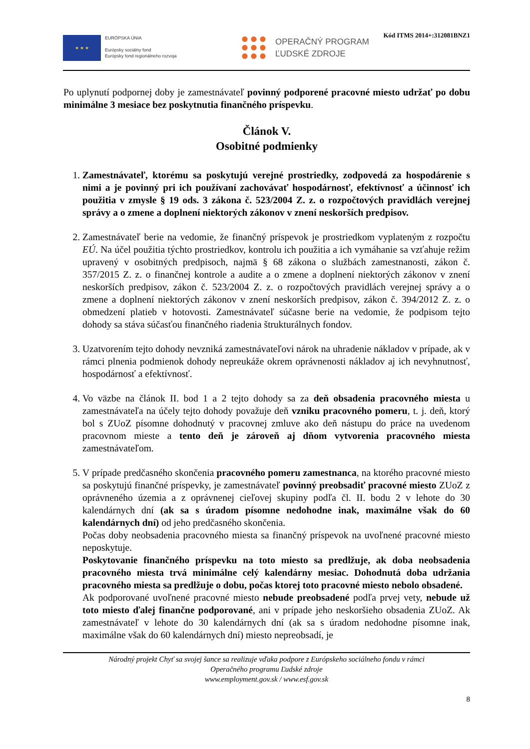Kód ITMS 2014+:312081BNZ1
★ ★ ★
EURÓPSKA ÚNIA
Európsky sociálny fond
Európsky fond regionálneho rozvoja
OPERAČNÝ PROGRAM
ĽUDSKÉ ZDROJE
Po uplynutí podpornej doby je zamestnávateľ povinný podporené pracovné miesto udržať po dobu minimálne 3 mesiace bez poskytnutia finančného príspevku.
Článok V.
Osobitné podmienky
1. Zamestnávateľ, ktorému sa poskytujú verejné prostriedky, zodpovedá za hospodárenie s nimi a je povinný pri ich používaní zachovávať hospodárnosť, efektívnosť a účinnosť ich použitia v zmysle § 19 ods. 3 zákona č. 523/2004 Z. z. o rozpočtových pravidlách verejnej správy a o zmene a doplnení niektorých zákonov v znení neskorších predpisov.
2. Zamestnávateľ berie na vedomie, že finančný príspevok je prostriedkom vyplateným z rozpočtu EÚ. Na účel použitia týchto prostriedkov, kontrolu ich použitia a ich vymáhanie sa vzťahuje režim upravený v osobitných predpisoch, najmä § 68 zákona o službách zamestnanosti, zákon č. 357/2015 Z. z. o finančnej kontrole a audite a o zmene a doplnení niektorých zákonov v znení neskorších predpisov, zákon č. 523/2004 Z. z. o rozpočtových pravidlách verejnej správy a o zmene a doplnení niektorých zákonov v znení neskorších predpisov, zákon č. 394/2012 Z. z. o obmedzení platieb v hotovosti. Zamestnávateľ súčasne berie na vedomie, že podpisom tejto dohody sa stáva súčasťou finančného riadenia štrukturálnych fondov.
3. Uzatvorením tejto dohody nevzniká zamestnávateľovi nárok na uhradenie nákladov v prípade, ak v rámci plnenia podmienok dohody nepreukáže okrem oprávnenosti nákladov aj ich nevyhnutnosť, hospodárnosť a efektívnosť.
4. Vo väzbe na článok II. bod 1 a 2 tejto dohody sa za deň obsadenia pracovného miesta u zamestnávateľa na účely tejto dohody považuje deň vzniku pracovného pomeru, t. j. deň, ktorý bol s ZUoZ písomne dohodnutý v pracovnej zmluve ako deň nástupu do práce na uvedenom pracovnom mieste a tento deň je zároveň aj dňom vytvorenia pracovného miesta zamestnávateľom.
5. V prípade predčasného skončenia pracovného pomeru zamestnanca, na ktorého pracovné miesto sa poskytujú finančné príspevky, je zamestnávateľ povinný preobsadiť pracovné miesto ZUoZ z oprávneného územia a z oprávnenej cieľovej skupiny podľa čl. II. bodu 2 v lehote do 30 kalendárnych dní (ak sa s úradom písomne nedohodne inak, maximálne však do 60 kalendárnych dní) od jeho predčasného skončenia.
Počas doby neobsadenia pracovného miesta sa finančný príspevok na uvoľnené pracovné miesto neposkytuje.
Poskytovanie finančného príspevku na toto miesto sa predlžuje, ak doba neobsadenia pracovného miesta trvá minimálne celý kalendárny mesiac. Dohodnutá doba udržania pracovného miesta sa predlžuje o dobu, počas ktorej toto pracovné miesto nebolo obsadené.
Ak podporované uvoľnené pracovné miesto nebude preobsadené podľa prvej vety, nebude už toto miesto ďalej finančne podporované, ani v prípade jeho neskoršieho obsadenia ZUoZ. Ak zamestnávateľ v lehote do 30 kalendárnych dní (ak sa s úradom nedohodne písomne inak, maximálne však do 60 kalendárnych dní) miesto nepreobsadí, je
Národný projekt Chyť sa svojej šance sa realizuje vďaka podpore z Európskeho sociálneho fondu v rámci
Operačného programu Ľudské zdroje
www.employment.gov.sk / www.esf.gov.sk
8